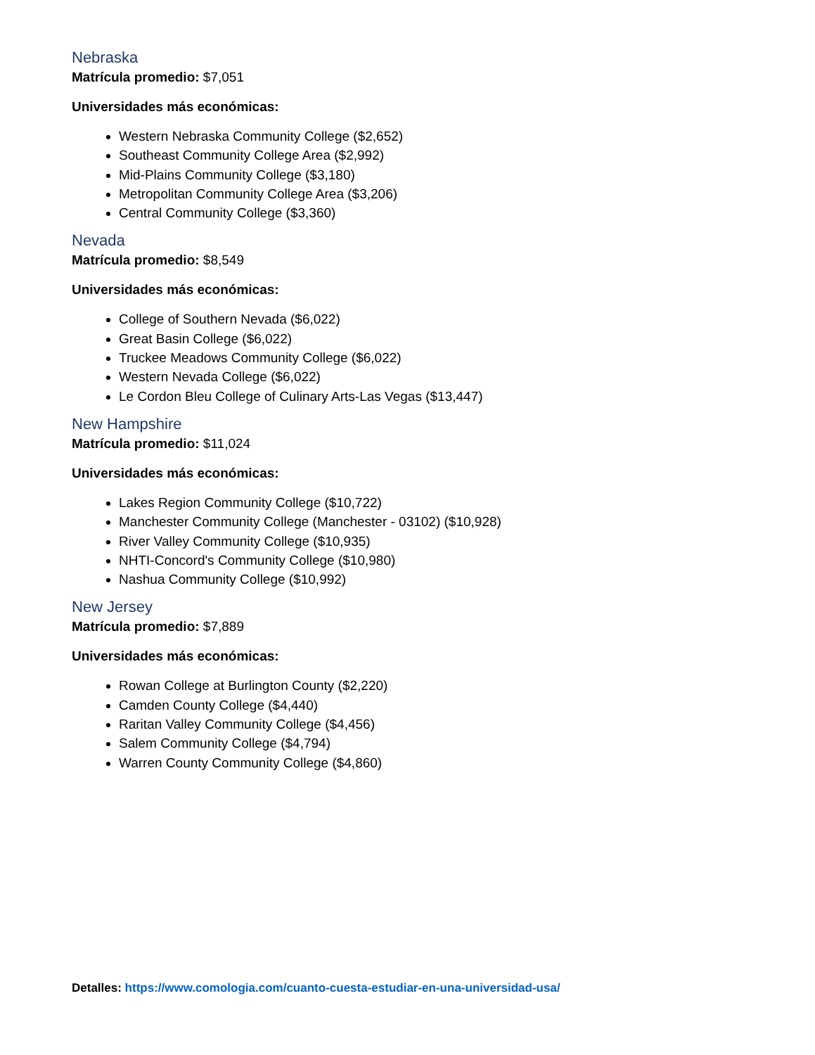Nebraska
Matrícula promedio: $7,051
Universidades más económicas:
Western Nebraska Community College ($2,652)
Southeast Community College Area ($2,992)
Mid-Plains Community College ($3,180)
Metropolitan Community College Area ($3,206)
Central Community College ($3,360)
Nevada
Matrícula promedio: $8,549
Universidades más económicas:
College of Southern Nevada ($6,022)
Great Basin College ($6,022)
Truckee Meadows Community College ($6,022)
Western Nevada College ($6,022)
Le Cordon Bleu College of Culinary Arts-Las Vegas ($13,447)
New Hampshire
Matrícula promedio: $11,024
Universidades más económicas:
Lakes Region Community College ($10,722)
Manchester Community College (Manchester - 03102) ($10,928)
River Valley Community College ($10,935)
NHTI-Concord's Community College ($10,980)
Nashua Community College ($10,992)
New Jersey
Matrícula promedio: $7,889
Universidades más económicas:
Rowan College at Burlington County ($2,220)
Camden County College ($4,440)
Raritan Valley Community College ($4,456)
Salem Community College ($4,794)
Warren County Community College ($4,860)
Detalles: https://www.comologia.com/cuanto-cuesta-estudiar-en-una-universidad-usa/